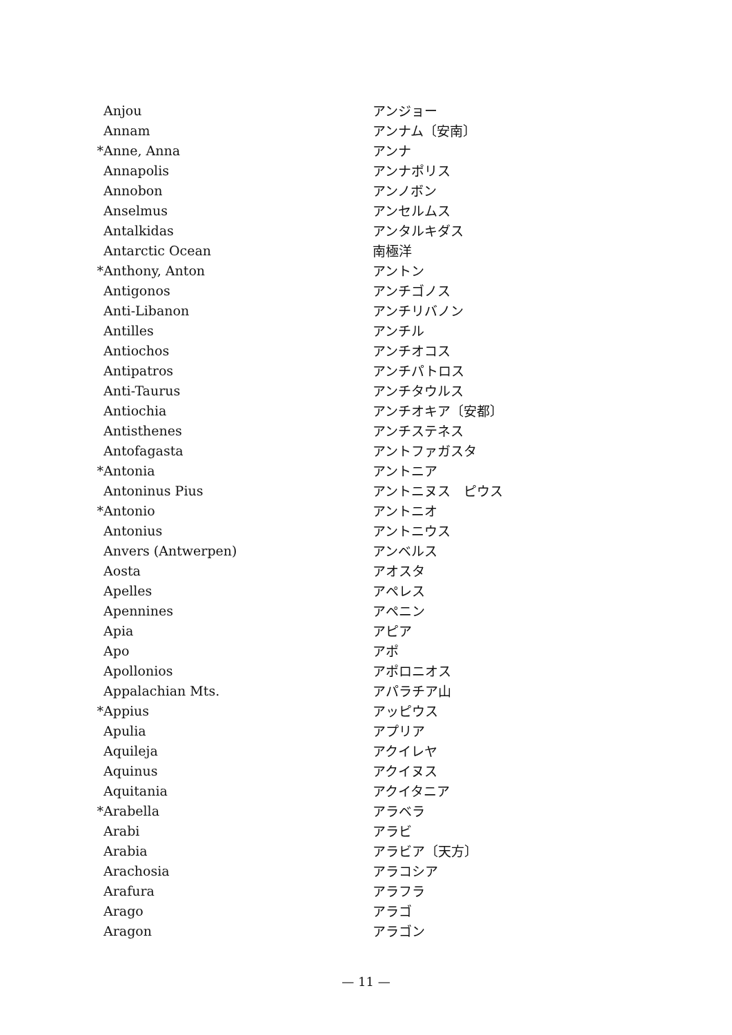| | Anjou | アンジョー |
| | Annam | アンナム〔安南〕 |
| * | Anne, Anna | アンナ |
| | Annapolis | アンナポリス |
| | Annobon | アンノボン |
| | Anselmus | アンセルムス |
| | Antalkidas | アンタルキダス |
| | Antarctic Ocean | 南極洋 |
| * | Anthony, Anton | アントン |
| | Antigonos | アンチゴノス |
| | Anti-Libanon | アンチリバノン |
| | Antilles | アンチル |
| | Antiochos | アンチオコス |
| | Antipatros | アンチパトロス |
| | Anti-Taurus | アンチタウルス |
| | Antiochia | アンチオキア〔安都〕 |
| | Antisthenes | アンチステネス |
| | Antofagasta | アントファガスタ |
| * | Antonia | アントニア |
| | Antoninus Pius | アントニヌス ピウス |
| * | Antonio | アントニオ |
| | Antonius | アントニウス |
| | Anvers (Antwerpen) | アンベルス |
| | Aosta | アオスタ |
| | Apelles | アペレス |
| | Apennines | アペニン |
| | Apia | アピア |
| | Apo | アポ |
| | Apollonios | アポロニオス |
| | Appalachian Mts. | アパラチア山 |
| * | Appius | アッピウス |
| | Apulia | アプリア |
| | Aquileja | アクイレヤ |
| | Aquinus | アクイヌス |
| | Aquitania | アクイタニア |
| * | Arabella | アラベラ |
| | Arabi | アラビ |
| | Arabia | アラビア〔天方〕 |
| | Arachosia | アラコシア |
| | Arafura | アラフラ |
| | Arago | アラゴ |
| | Aragon | アラゴン |
— 11 —